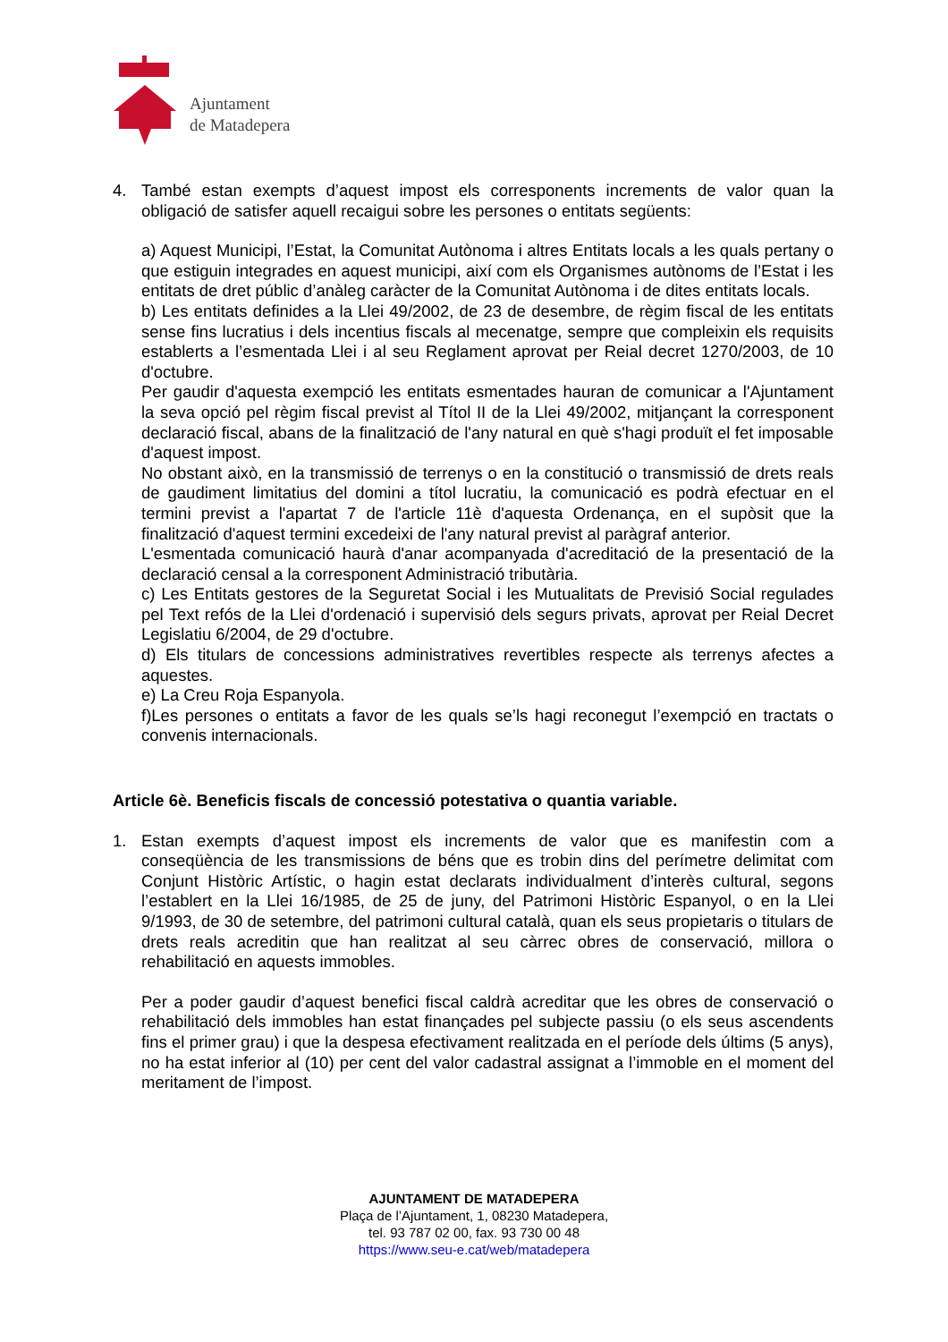Ajuntament
de Matadepera
4. També estan exempts d’aquest impost els corresponents increments de valor quan la obligació de satisfer aquell recaigui sobre les persones o entitats següents:
a) Aquest Municipi, l’Estat, la Comunitat Autònoma i altres Entitats locals a les quals pertany o que estiguin integrades en aquest municipi, així com els Organismes autònoms de l’Estat i les entitats de dret públic d’anàleg caràcter de la Comunitat Autònoma i de dites entitats locals.
b) Les entitats definides a la Llei 49/2002, de 23 de desembre, de règim fiscal de les entitats sense fins lucratius i dels incentius fiscals al mecenatge, sempre que compleixin els requisits establerts a l’esmentada Llei i al seu Reglament aprovat per Reial decret 1270/2003, de 10 d'octubre.
Per gaudir d'aquesta exempció les entitats esmentades hauran de comunicar a l'Ajuntament la seva opció pel règim fiscal previst al Títol II de la Llei 49/2002, mitjançant la corresponent declaració fiscal, abans de la finalització de l'any natural en què s'hagi produït el fet imposable d'aquest impost.
No obstant això, en la transmissió de terrenys o en la constitució o transmissió de drets reals de gaudiment limitatius del domini a títol lucratiu, la comunicació es podrà efectuar en el termini previst a l'apartat 7 de l'article 11è d'aquesta Ordenança, en el supòsit que la finalització d'aquest termini excedeixi de l'any natural previst al paràgraf anterior.
L'esmentada comunicació haurà d'anar acompanyada d'acreditació de la presentació de la declaració censal a la corresponent Administració tributària.
c) Les Entitats gestores de la Seguretat Social i les Mutualitats de Previsió Social regulades pel Text refós de la Llei d'ordenació i supervisió dels segurs privats, aprovat per Reial Decret Legislatiu 6/2004, de 29 d'octubre.
d) Els titulars de concessions administratives revertibles respecte als terrenys afectes a aquestes.
e) La Creu Roja Espanyola.
f)Les persones o entitats a favor de les quals se’ls hagi reconegut l’exempció en tractats o convenis internacionals.
Article 6è. Beneficis fiscals de concessió potestativa o quantia variable.
1. Estan exempts d’aquest impost els increments de valor que es manifestin com a conseqüència de les transmissions de béns que es trobin dins del perímetre delimitat com Conjunt Històric Artístic, o hagin estat declarats individualment d’interès cultural, segons l’establert en la Llei 16/1985, de 25 de juny, del Patrimoni Històric Espanyol, o en la Llei 9/1993, de 30 de setembre, del patrimoni cultural català, quan els seus propietaris o titulars de drets reals acreditin que han realitzat al seu càrrec obres de conservació, millora o rehabilitació en aquests immobles.
Per a poder gaudir d’aquest benefici fiscal caldrà acreditar que les obres de conservació o rehabilitació dels immobles han estat finançades pel subjecte passiu (o els seus ascendents fins el primer grau) i que la despesa efectivament realitzada en el període dels últims (5 anys), no ha estat inferior al (10) per cent del valor cadastral assignat a l’immoble en el moment del meritament de l’impost.
AJUNTAMENT DE MATADEPERA
Plaça de l’Ajuntament, 1, 08230 Matadepera,
tel. 93 787 02 00, fax. 93 730 00 48
https://www.seu-e.cat/web/matadepera